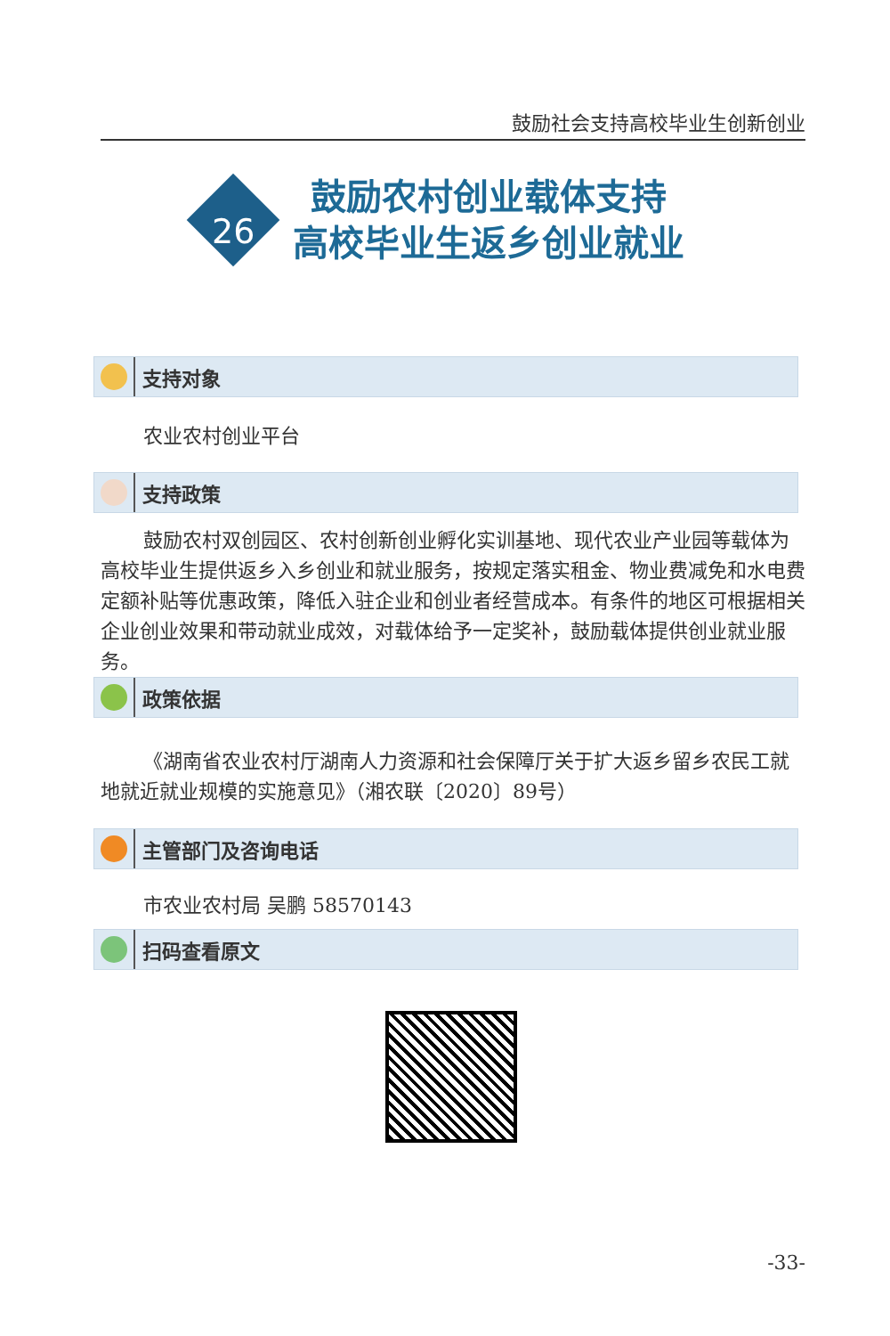鼓励社会支持高校毕业生创新创业
26
鼓励农村创业载体支持
高校毕业生返乡创业就业
支持对象
农业农村创业平台
支持政策
鼓励农村双创园区、农村创新创业孵化实训基地、现代农业产业园等载体为高校毕业生提供返乡入乡创业和就业服务，按规定落实租金、物业费减免和水电费定额补贴等优惠政策，降低入驻企业和创业者经营成本。有条件的地区可根据相关企业创业效果和带动就业成效，对载体给予一定奖补，鼓励载体提供创业就业服务。
政策依据
《湖南省农业农村厅湖南人力资源和社会保障厅关于扩大返乡留乡农民工就地就近就业规模的实施意见》（湘农联〔2020〕89号）
主管部门及咨询电话
市农业农村局 吴鹏 58570143
扫码查看原文
-33-